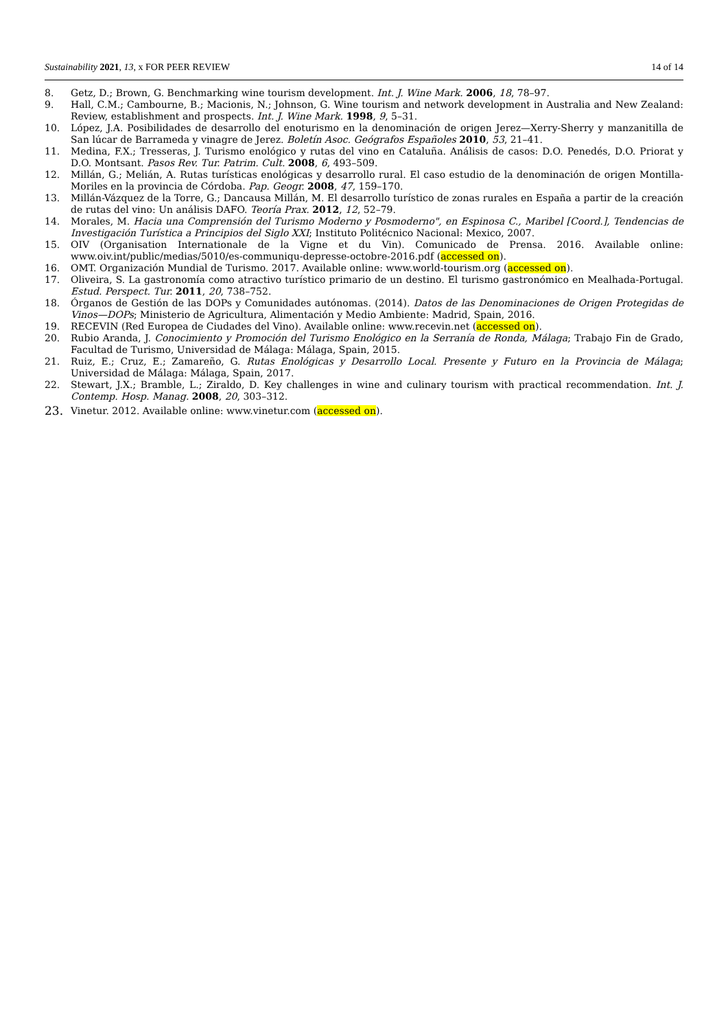Sustainability 2021, 13, x FOR PEER REVIEW 14 of 14
8. Getz, D.; Brown, G. Benchmarking wine tourism development. Int. J. Wine Mark. 2006, 18, 78–97.
9. Hall, C.M.; Cambourne, B.; Macionis, N.; Johnson, G. Wine tourism and network development in Australia and New Zealand: Review, establishment and prospects. Int. J. Wine Mark. 1998, 9, 5–31.
10. López, J.A. Posibilidades de desarrollo del enoturismo en la denominación de origen Jerez—Xerry-Sherry y manzanitilla de San lúcar de Barrameda y vinagre de Jerez. Boletín Asoc. Geógrafos Españoles 2010, 53, 21–41.
11. Medina, F.X.; Tresseras, J. Turismo enológico y rutas del vino en Cataluña. Análisis de casos: D.O. Penedés, D.O. Priorat y D.O. Montsant. Pasos Rev. Tur. Patrim. Cult. 2008, 6, 493–509.
12. Millán, G.; Melián, A. Rutas turísticas enológicas y desarrollo rural. El caso estudio de la denominación de origen Montilla-Moriles en la provincia de Córdoba. Pap. Geogr. 2008, 47, 159–170.
13. Millán-Vázquez de la Torre, G.; Dancausa Millán, M. El desarrollo turístico de zonas rurales en España a partir de la creación de rutas del vino: Un análisis DAFO. Teoría Prax. 2012, 12, 52–79.
14. Morales, M. Hacia una Comprensión del Turismo Moderno y Posmoderno", en Espinosa C., Maribel [Coord.], Tendencias de Investigación Turística a Principios del Siglo XXI; Instituto Politécnico Nacional: Mexico, 2007.
15. OIV (Organisation Internationale de la Vigne et du Vin). Comunicado de Prensa. 2016. Available online: www.oiv.int/public/medias/5010/es-communiqu-depresse-octobre-2016.pdf (accessed on).
16. OMT. Organización Mundial de Turismo. 2017. Available online: www.world-tourism.org (accessed on).
17. Oliveira, S. La gastronomía como atractivo turístico primario de un destino. El turismo gastronómico en Mealhada-Portugal. Estud. Perspect. Tur. 2011, 20, 738–752.
18. Órganos de Gestión de las DOPs y Comunidades autónomas. (2014). Datos de las Denominaciones de Origen Protegidas de Vinos—DOPs; Ministerio de Agricultura, Alimentación y Medio Ambiente: Madrid, Spain, 2016.
19. RECEVIN (Red Europea de Ciudades del Vino). Available online: www.recevin.net (accessed on).
20. Rubio Aranda, J. Conocimiento y Promoción del Turismo Enológico en la Serranía de Ronda, Málaga; Trabajo Fin de Grado, Facultad de Turismo, Universidad de Málaga: Málaga, Spain, 2015.
21. Ruiz, E.; Cruz, E.; Zamareño, G. Rutas Enológicas y Desarrollo Local. Presente y Futuro en la Provincia de Málaga; Universidad de Málaga: Málaga, Spain, 2017.
22. Stewart, J.X.; Bramble, L.; Ziraldo, D. Key challenges in wine and culinary tourism with practical recommendation. Int. J. Contemp. Hosp. Manag. 2008, 20, 303–312.
23. Vinetur. 2012. Available online: www.vinetur.com (accessed on).